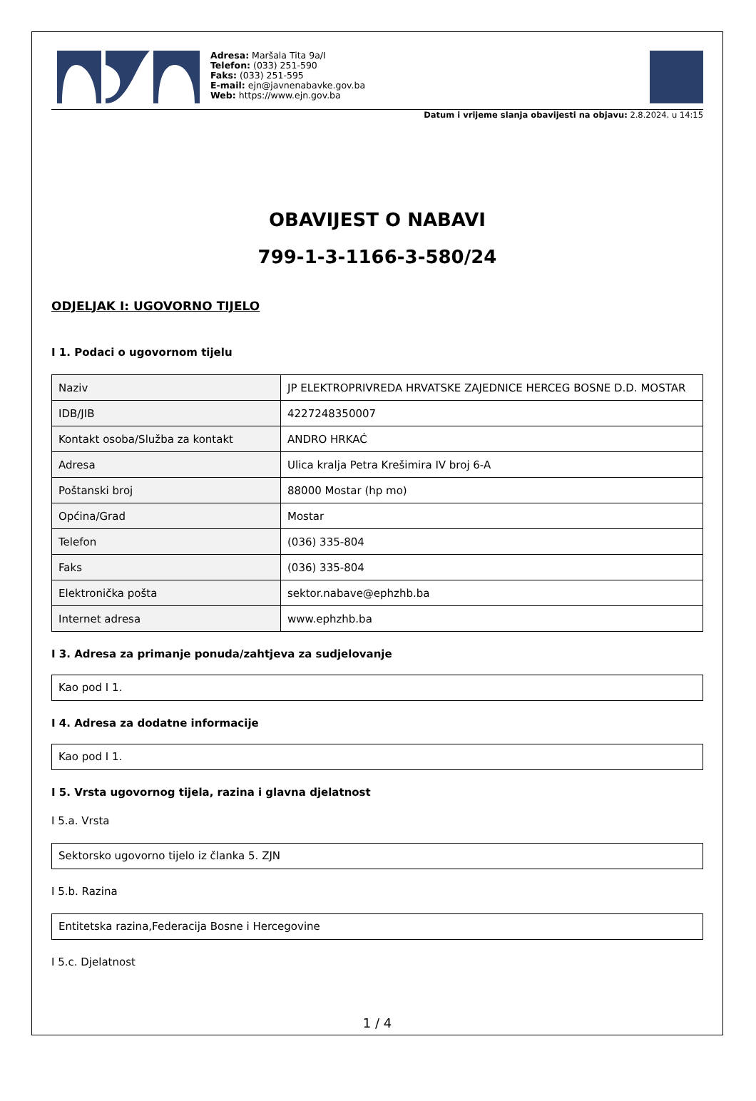Adresa: Maršala Tita 9a/I
Telefon: (033) 251-590
Faks: (033) 251-595
E-mail: ejn@javnenabavke.gov.ba
Web: https://www.ejn.gov.ba
Datum i vrijeme slanja obavijesti na objavu: 2.8.2024. u 14:15
OBAVIJEST O NABAVI
799-1-3-1166-3-580/24
ODJELJAK I: UGOVORNO TIJELO
I 1. Podaci o ugovornom tijelu
| Naziv | JP ELEKTROPRIVREDA HRVATSKE ZAJEDNICE HERCEG BOSNE D.D. MOSTAR |
| IDB/JIB | 4227248350007 |
| Kontakt osoba/Služba za kontakt | ANDRO HRKAĆ |
| Adresa | Ulica kralja Petra Krešimira IV broj 6-A |
| Poštanski broj | 88000 Mostar (hp mo) |
| Općina/Grad | Mostar |
| Telefon | (036) 335-804 |
| Faks | (036) 335-804 |
| Elektronička pošta | sektor.nabave@ephzhb.ba |
| Internet adresa | www.ephzhb.ba |
I 3. Adresa za primanje ponuda/zahtjeva za sudjelovanje
Kao pod I 1.
I 4. Adresa za dodatne informacije
Kao pod I 1.
I 5. Vrsta ugovornog tijela, razina i glavna djelatnost
I 5.a. Vrsta
Sektorsko ugovorno tijelo iz članka 5. ZJN
I 5.b. Razina
Entitetska razina,Federacija Bosne i Hercegovine
I 5.c. Djelatnost
1 / 4